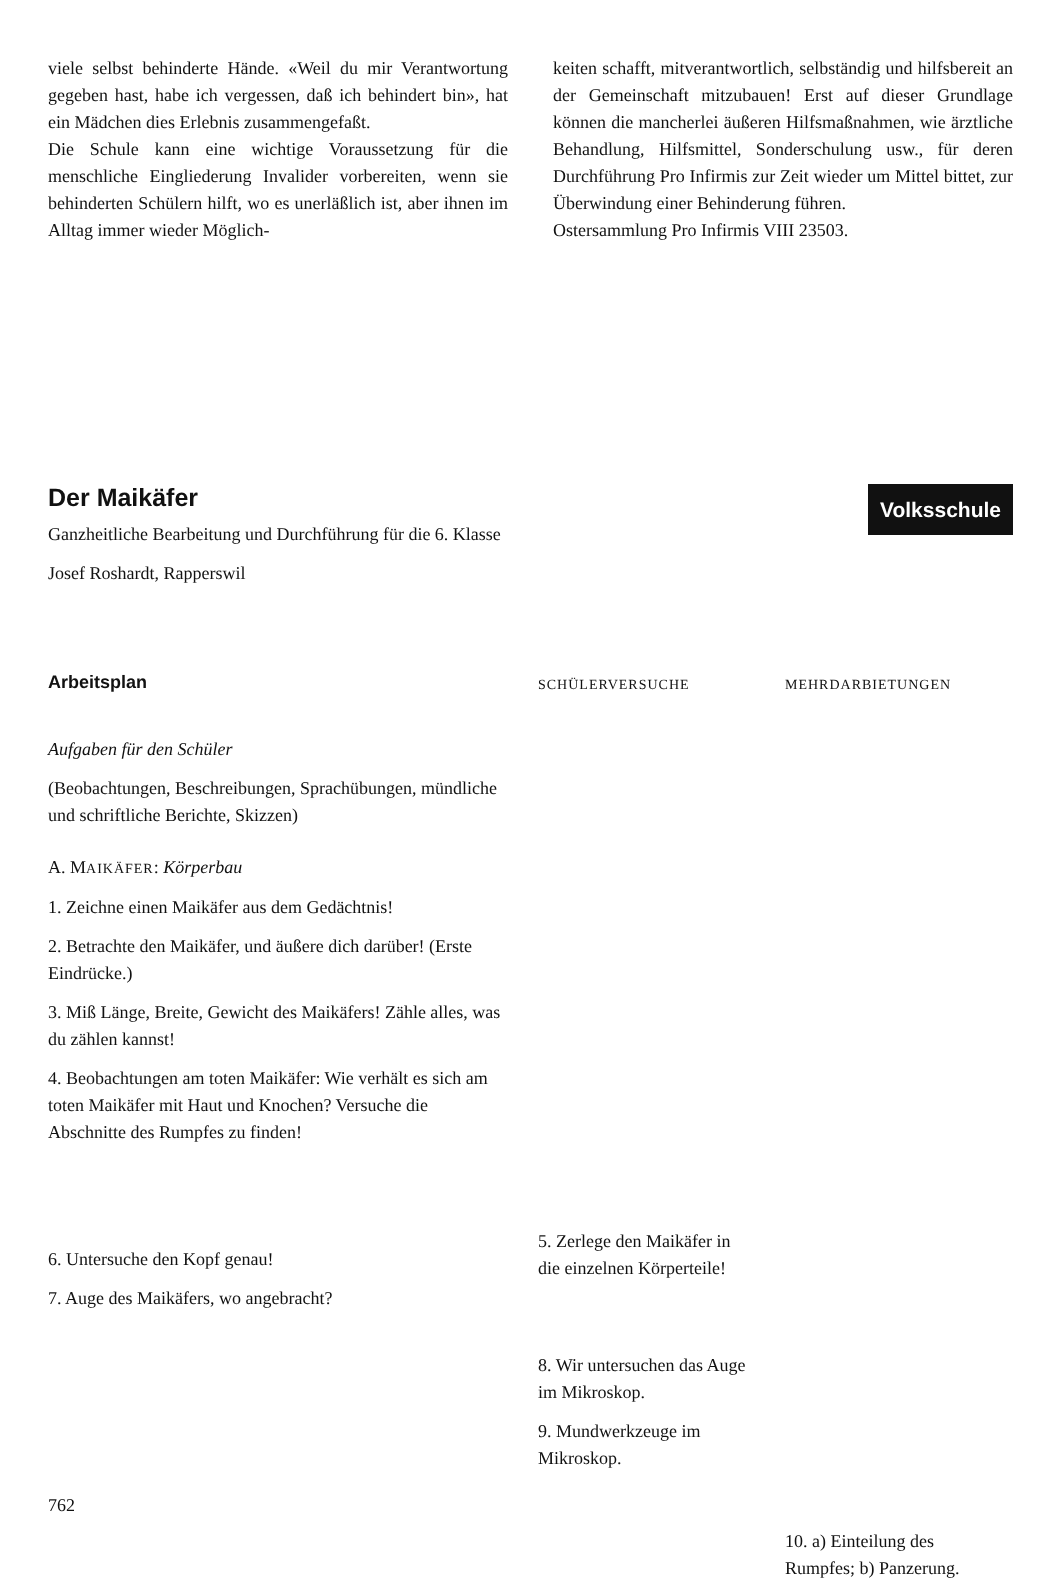viele selbst behinderte Hände. «Weil du mir Verantwortung gegeben hast, habe ich vergessen, daß ich behindert bin», hat ein Mädchen dies Erlebnis zusammengefaßt.
Die Schule kann eine wichtige Voraussetzung für die menschliche Eingliederung Invalider vorbereiten, wenn sie behinderten Schülern hilft, wo es unerläßlich ist, aber ihnen im Alltag immer wieder Möglich-
keiten schafft, mitverantwortlich, selbständig und hilfsbereit an der Gemeinschaft mitzubauen! Erst auf dieser Grundlage können die mancherlei äußeren Hilfsmaßnahmen, wie ärztliche Behandlung, Hilfsmittel, Sonderschulung usw., für deren Durchführung Pro Infirmis zur Zeit wieder um Mittel bittet, zur Überwindung einer Behinderung führen.
Ostersammlung Pro Infirmis VIII 23503.
Der Maikäfer
Ganzheitliche Bearbeitung und Durchführung für die 6. Klasse
Josef Roshardt, Rapperswil
Volksschule
Arbeitsplan
Aufgaben für den Schüler
(Beobachtungen, Beschreibungen, Sprachübungen, mündliche und schriftliche Berichte, Skizzen)
A. MAIKÄFER: Körperbau
1. Zeichne einen Maikäfer aus dem Gedächtnis!
2. Betrachte den Maikäfer, und äußere dich darüber! (Erste Eindrücke.)
3. Miß Länge, Breite, Gewicht des Maikäfers! Zähle alles, was du zählen kannst!
4. Beobachtungen am toten Maikäfer: Wie verhält es sich am toten Maikäfer mit Haut und Knochen? Versuche die Abschnitte des Rumpfes zu finden!
6. Untersuche den Kopf genau!
7. Auge des Maikäfers, wo angebracht?
762
SCHÜLERVERSUCHE
5. Zerlege den Maikäfer in die einzelnen Körperteile!
8. Wir untersuchen das Auge im Mikroskop.
9. Mundwerkzeuge im Mikroskop.
MEHRDARBIETUNGEN
10. a) Einteilung des Rumpfes; b) Panzerung.